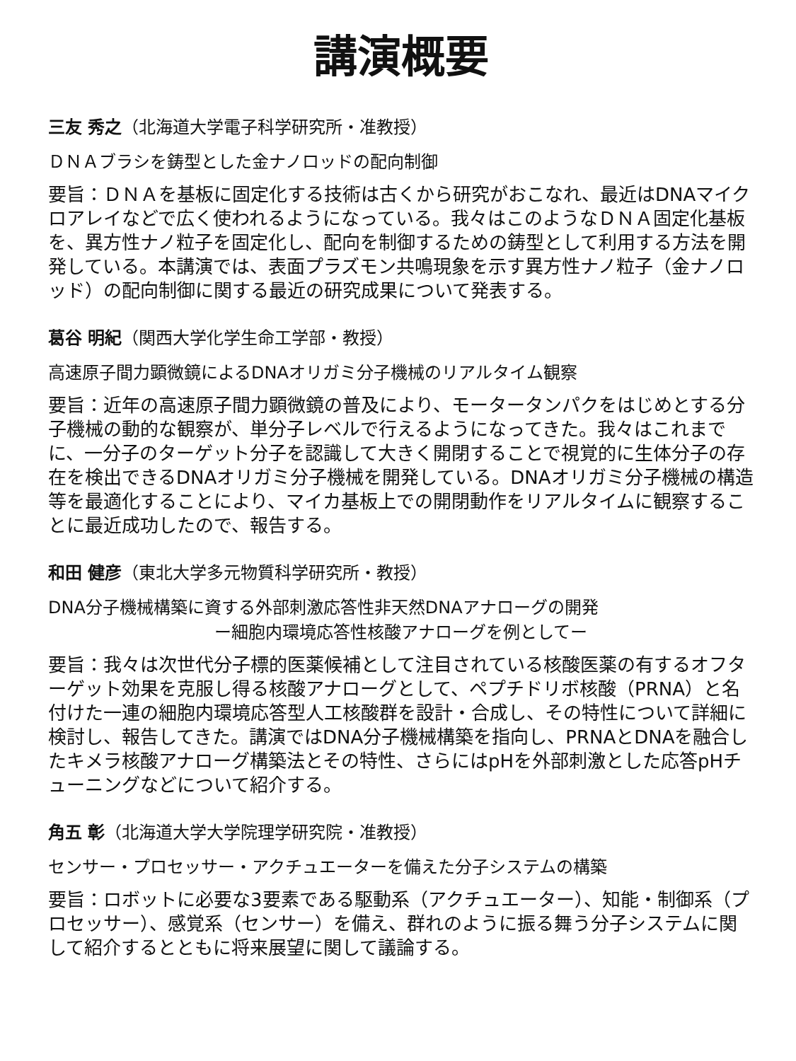講演概要
三友 秀之（北海道大学電子科学研究所・准教授）
ＤＮＡブラシを鋳型とした金ナノロッドの配向制御
要旨：ＤＮＡを基板に固定化する技術は古くから研究がおこなれ、最近はDNAマイクロアレイなどで広く使われるようになっている。我々はこのようなＤＮＡ固定化基板を、異方性ナノ粒子を固定化し、配向を制御するための鋳型として利用する方法を開発している。本講演では、表面プラズモン共鳴現象を示す異方性ナノ粒子（金ナノロッド）の配向制御に関する最近の研究成果について発表する。
葛谷 明紀（関西大学化学生命工学部・教授）
高速原子間力顕微鏡によるDNAオリガミ分子機械のリアルタイム観察
要旨：近年の高速原子間力顕微鏡の普及により、モータータンパクをはじめとする分子機械の動的な観察が、単分子レベルで行えるようになってきた。我々はこれまでに、一分子のターゲット分子を認識して大きく開閉することで視覚的に生体分子の存在を検出できるDNAオリガミ分子機械を開発している。DNAオリガミ分子機械の構造等を最適化することにより、マイカ基板上での開閉動作をリアルタイムに観察することに最近成功したので、報告する。
和田 健彦（東北大学多元物質科学研究所・教授）
DNA分子機械構築に資する外部刺激応答性非天然DNAアナローグの開発
ー細胞内環境応答性核酸アナローグを例としてー
要旨：我々は次世代分子標的医薬候補として注目されている核酸医薬の有するオフターゲット効果を克服し得る核酸アナローグとして、ペプチドリボ核酸（PRNA）と名付けた一連の細胞内環境応答型人工核酸群を設計・合成し、その特性について詳細に検討し、報告してきた。講演ではDNA分子機械構築を指向し、PRNAとDNAを融合したキメラ核酸アナローグ構築法とその特性、さらにはpHを外部刺激とした応答pHチューニングなどについて紹介する。
角五 彰（北海道大学大学院理学研究院・准教授）
センサー・プロセッサー・アクチュエーターを備えた分子システムの構築
要旨：ロボットに必要な3要素である駆動系（アクチュエーター）、知能・制御系（プロセッサー）、感覚系（センサー）を備え、群れのように振る舞う分子システムに関して紹介するとともに将来展望に関して議論する。